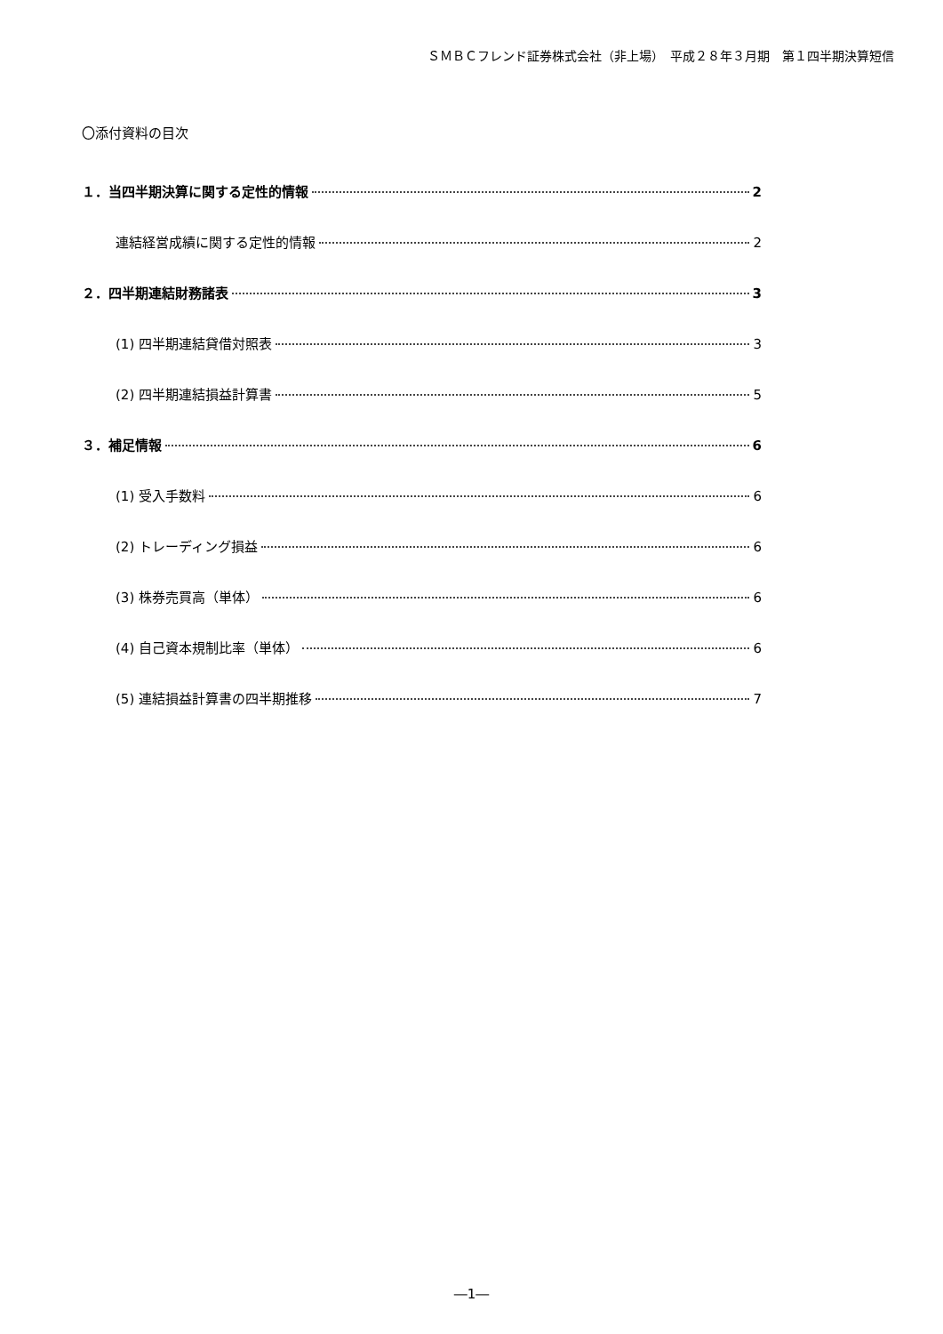ＳＭＢＣフレンド証券株式会社（非上場）　平成２８年３月期　第１四半期決算短信
〇添付資料の目次
１．当四半期決算に関する定性的情報 2
連結経営成績に関する定性的情報 2
２．四半期連結財務諸表 3
(1) 四半期連結貸借対照表 3
(2) 四半期連結損益計算書 5
３．補足情報 6
(1) 受入手数料 6
(2) トレーディング損益 6
(3) 株券売買高（単体） 6
(4) 自己資本規制比率（単体） 6
(5) 連結損益計算書の四半期推移 7
―1―